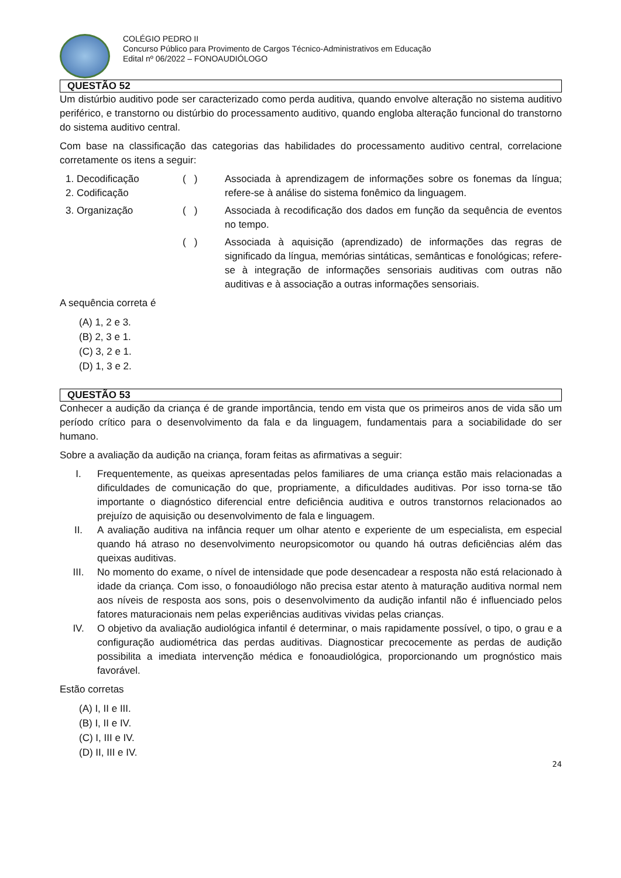COLÉGIO PEDRO II
Concurso Público para Provimento de Cargos Técnico-Administrativos em Educação
Edital nº 06/2022 – FONOAUDIÓLOGO
QUESTÃO 52
Um distúrbio auditivo pode ser caracterizado como perda auditiva, quando envolve alteração no sistema auditivo periférico, e transtorno ou distúrbio do processamento auditivo, quando engloba alteração funcional do transtorno do sistema auditivo central.
Com base na classificação das categorias das habilidades do processamento auditivo central, correlacione corretamente os itens a seguir:
1. Decodificação
2. Codificação
( ) Associada à aprendizagem de informações sobre os fonemas da língua; refere-se à análise do sistema fonêmico da linguagem.
3. Organização ( ) Associada à recodificação dos dados em função da sequência de eventos no tempo.
( ) Associada à aquisição (aprendizado) de informações das regras de significado da língua, memórias sintáticas, semânticas e fonológicas; refere-se à integração de informações sensoriais auditivas com outras não auditivas e à associação a outras informações sensoriais.
A sequência correta é
(A) 1, 2 e 3.
(B) 2, 3 e 1.
(C) 3, 2 e 1.
(D) 1, 3 e 2.
QUESTÃO 53
Conhecer a audição da criança é de grande importância, tendo em vista que os primeiros anos de vida são um período crítico para o desenvolvimento da fala e da linguagem, fundamentais para a sociabilidade do ser humano.
Sobre a avaliação da audição na criança, foram feitas as afirmativas a seguir:
I. Frequentemente, as queixas apresentadas pelos familiares de uma criança estão mais relacionadas a dificuldades de comunicação do que, propriamente, a dificuldades auditivas. Por isso torna-se tão importante o diagnóstico diferencial entre deficiência auditiva e outros transtornos relacionados ao prejuízo de aquisição ou desenvolvimento de fala e linguagem.
II. A avaliação auditiva na infância requer um olhar atento e experiente de um especialista, em especial quando há atraso no desenvolvimento neuropsicomotor ou quando há outras deficiências além das queixas auditivas.
III. No momento do exame, o nível de intensidade que pode desencadear a resposta não está relacionado à idade da criança. Com isso, o fonoaudiólogo não precisa estar atento à maturação auditiva normal nem aos níveis de resposta aos sons, pois o desenvolvimento da audição infantil não é influenciado pelos fatores maturacionais nem pelas experiências auditivas vividas pelas crianças.
IV. O objetivo da avaliação audiológica infantil é determinar, o mais rapidamente possível, o tipo, o grau e a configuração audiométrica das perdas auditivas. Diagnosticar precocemente as perdas de audição possibilita a imediata intervenção médica e fonoaudiológica, proporcionando um prognóstico mais favorável.
Estão corretas
(A) I, II e III.
(B) I, II e IV.
(C) I, III e IV.
(D) II, III e IV.
24